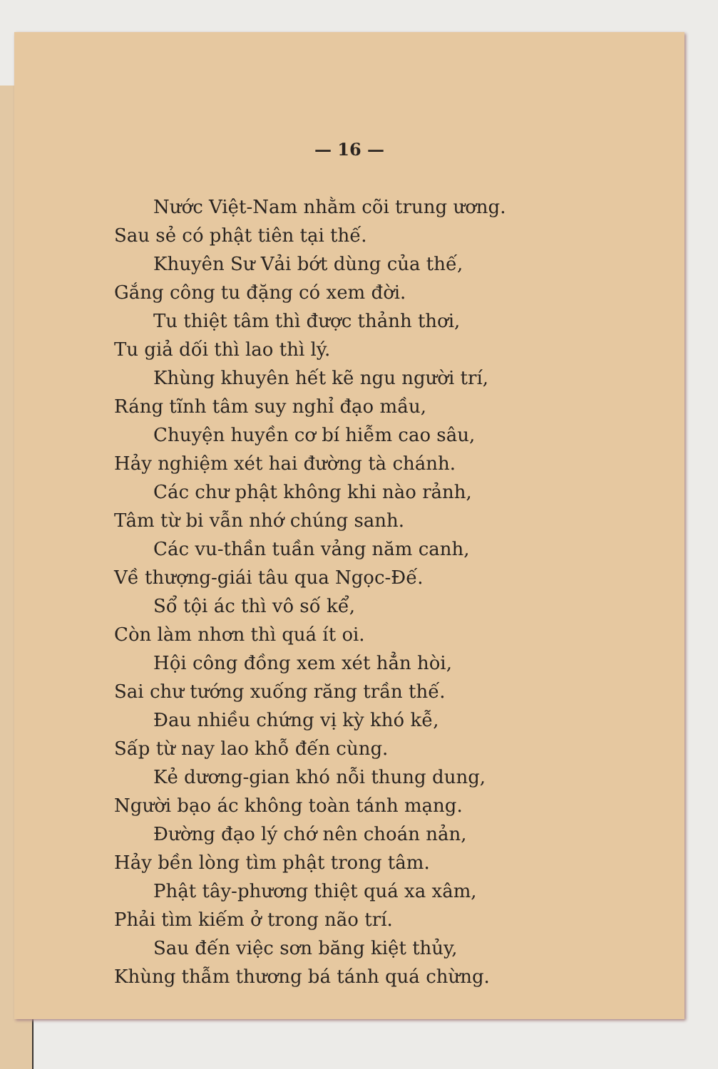— 16 —
Nước Việt-Nam nhằm cõi trung ương.
Sau sẻ có phật tiên tại thế.
Khuyên Sư Vải bớt dùng của thế,
Gắng công tu đặng có xem đời.
Tu thiệt tâm thì được thảnh thơi,
Tu giả dối thì lao thì lý.
Khùng khuyên hết kẽ ngu người trí,
Ráng tĩnh tâm suy nghỉ đạo mầu,
Chuyện huyền cơ bí hiễm cao sâu,
Hảy nghiệm xét hai đường tà chánh.
Các chư phật không khi nào rảnh,
Tâm từ bi vẫn nhớ chúng sanh.
Các vu-thần tuần vảng năm canh,
Về thượng-giái tâu qua Ngọc-Đế.
Sổ tội ác thì vô số kể,
Còn làm nhơn thì quá ít oi.
Hội công đồng xem xét hẳn hòi,
Sai chư tướng xuống răng trần thế.
Đau nhiều chứng vị kỳ khó kễ,
Sấp từ nay lao khỗ đến cùng.
Kẻ dương-gian khó nỗi thung dung,
Người bạo ác không toàn tánh mạng.
Đường đạo lý chớ nên choán nản,
Hảy bền lòng tìm phật trong tâm.
Phật tây-phương thiệt quá xa xâm,
Phải tìm kiếm ở trong não trí.
Sau đến việc sơn băng kiệt thủy,
Khùng thẫm thương bá tánh quá chừng.